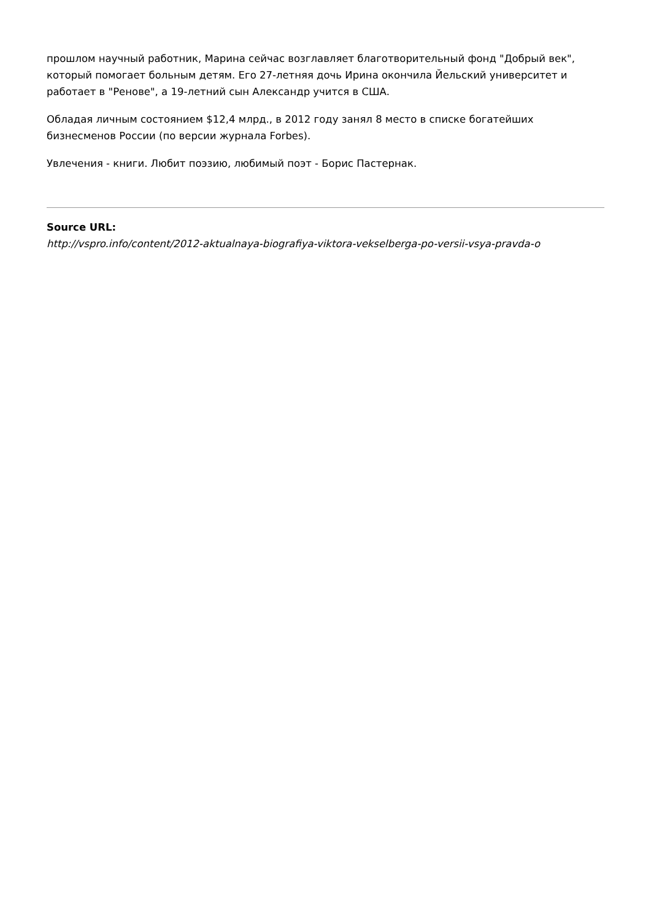прошлом научный работник, Марина сейчас возглавляет благотворительный фонд "Добрый век", который помогает больным детям. Его 27-летняя дочь Ирина окончила Йельский университет и работает в "Ренове", а 19-летний сын Александр учится в США.
Обладая личным состоянием $12,4 млрд., в 2012 году занял 8 место в списке богатейших бизнесменов России (по версии журнала Forbes).
Увлечения - книги. Любит поэзию, любимый поэт - Борис Пастернак.
Source URL:
http://vspro.info/content/2012-aktualnaya-biografiya-viktora-vekselberga-po-versii-vsya-pravda-o